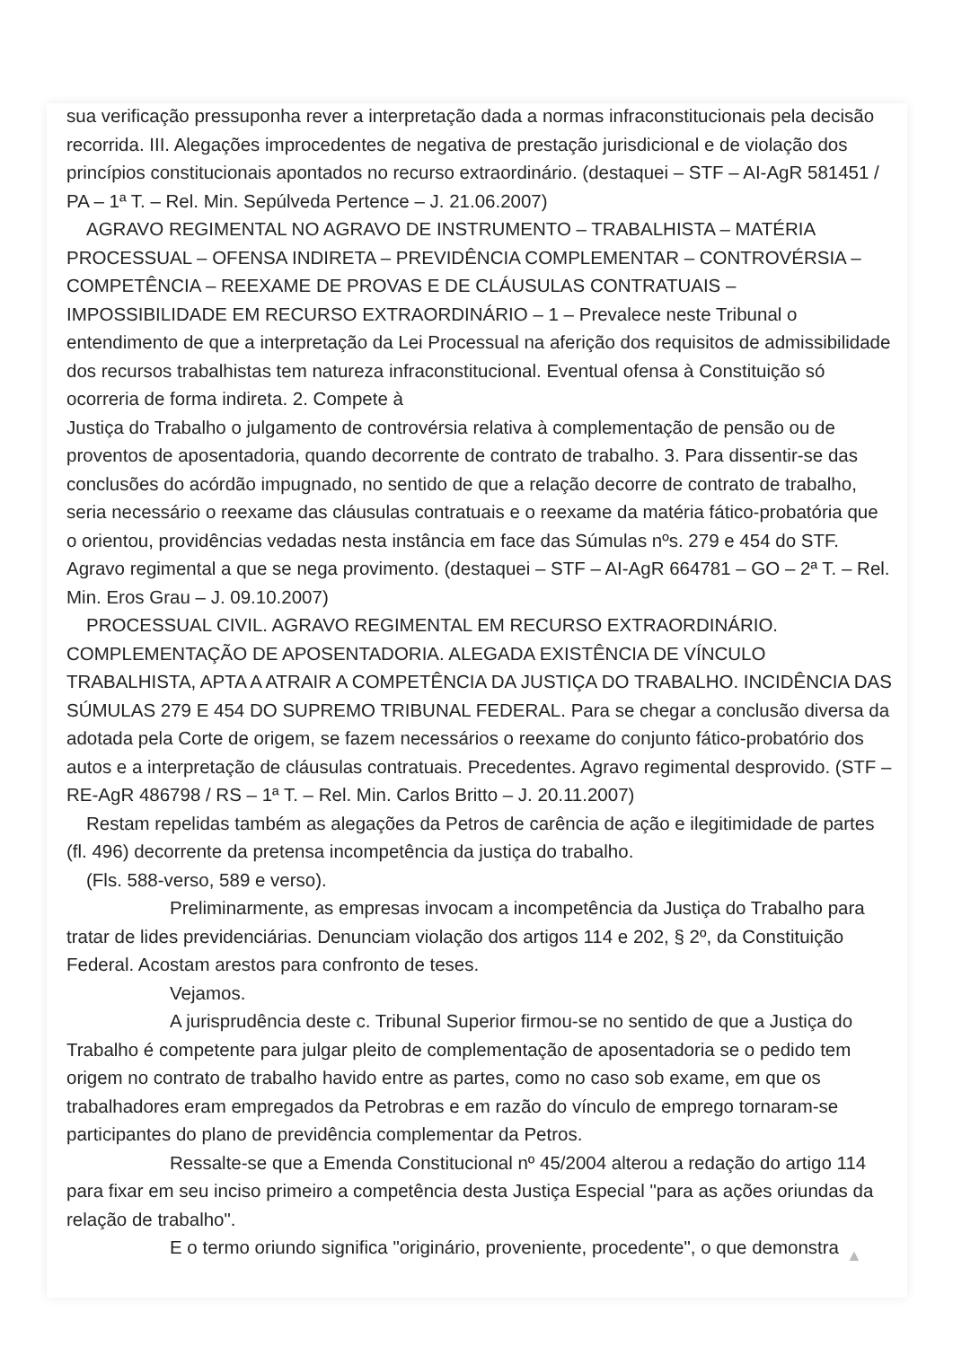sua verificação pressuponha rever a interpretação dada a normas infraconstitucionais pela decisão recorrida. III. Alegações improcedentes de negativa de prestação jurisdicional e de violação dos princípios constitucionais apontados no recurso extraordinário. (destaquei – STF – AI-AgR 581451 / PA – 1ª T. – Rel. Min. Sepúlveda Pertence – J. 21.06.2007)
AGRAVO REGIMENTAL NO AGRAVO DE INSTRUMENTO – TRABALHISTA – MATÉRIA PROCESSUAL – OFENSA INDIRETA – PREVIDÊNCIA COMPLEMENTAR – CONTROVÉRSIA – COMPETÊNCIA – REEXAME DE PROVAS E DE CLÁUSULAS CONTRATUAIS – IMPOSSIBILIDADE EM RECURSO EXTRAORDINÁRIO – 1 – Prevalece neste Tribunal o entendimento de que a interpretação da Lei Processual na aferição dos requisitos de admissibilidade dos recursos trabalhistas tem natureza infraconstitucional. Eventual ofensa à Constituição só ocorreria de forma indireta. 2. Compete à
Justiça do Trabalho o julgamento de controvérsia relativa à complementação de pensão ou de proventos de aposentadoria, quando decorrente de contrato de trabalho. 3. Para dissentir-se das conclusões do acórdão impugnado, no sentido de que a relação decorre de contrato de trabalho, seria necessário o reexame das cláusulas contratuais e o reexame da matéria fático-probatória que o orientou, providências vedadas nesta instância em face das Súmulas nºs. 279 e 454 do STF. Agravo regimental a que se nega provimento. (destaquei – STF – AI-AgR 664781 – GO – 2ª T. – Rel. Min. Eros Grau – J. 09.10.2007)
PROCESSUAL CIVIL. AGRAVO REGIMENTAL EM RECURSO EXTRAORDINÁRIO. COMPLEMENTAÇÃO DE APOSENTADORIA. ALEGADA EXISTÊNCIA DE VÍNCULO TRABALHISTA, APTA A ATRAIR A COMPETÊNCIA DA JUSTIÇA DO TRABALHO. INCIDÊNCIA DAS SÚMULAS 279 E 454 DO SUPREMO TRIBUNAL FEDERAL. Para se chegar a conclusão diversa da adotada pela Corte de origem, se fazem necessários o reexame do conjunto fático-probatório dos autos e a interpretação de cláusulas contratuais. Precedentes. Agravo regimental desprovido. (STF – RE-AgR 486798 / RS – 1ª T. – Rel. Min. Carlos Britto – J. 20.11.2007)
Restam repelidas também as alegações da Petros de carência de ação e ilegitimidade de partes (fl. 496) decorrente da pretensa incompetência da justiça do trabalho.
(Fls. 588-verso, 589 e verso).
Preliminarmente, as empresas invocam a incompetência da Justiça do Trabalho para tratar de lides previdenciárias. Denunciam violação dos artigos 114 e 202, § 2º, da Constituição Federal. Acostam arestos para confronto de teses.
Vejamos.
A jurisprudência deste c. Tribunal Superior firmou-se no sentido de que a Justiça do Trabalho é competente para julgar pleito de complementação de aposentadoria se o pedido tem origem no contrato de trabalho havido entre as partes, como no caso sob exame, em que os trabalhadores eram empregados da Petrobras e em razão do vínculo de emprego tornaram-se participantes do plano de previdência complementar da Petros.
Ressalte-se que a Emenda Constitucional nº 45/2004 alterou a redação do artigo 114 para fixar em seu inciso primeiro a competência desta Justiça Especial "para as ações oriundas da relação de trabalho".
E o termo oriundo significa "originário, proveniente, procedente", o que demonstra
▲